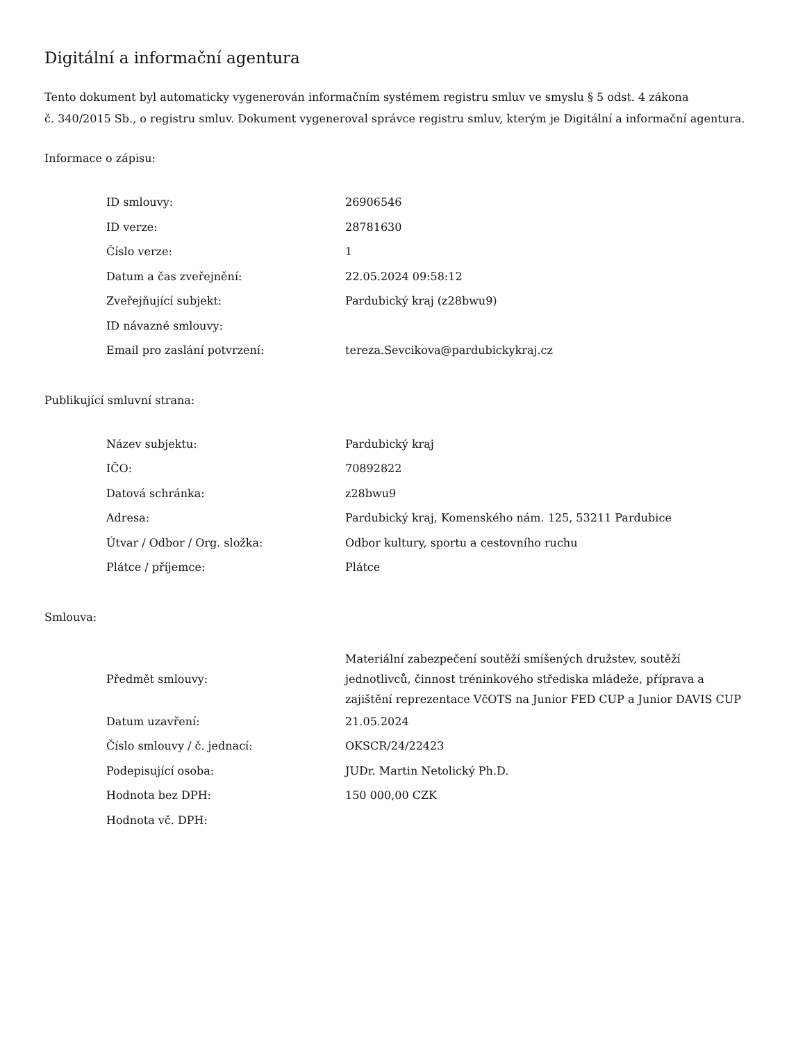Digitální a informační agentura
Tento dokument byl automaticky vygenerován informačním systémem registru smluv ve smyslu § 5 odst. 4 zákona
č. 340/2015 Sb., o registru smluv. Dokument vygeneroval správce registru smluv, kterým je Digitální a informační agentura.
Informace o zápisu:
| ID smlouvy: | 26906546 |
| ID verze: | 28781630 |
| Číslo verze: | 1 |
| Datum a čas zveřejnění: | 22.05.2024 09:58:12 |
| Zveřejňující subjekt: | Pardubický kraj (z28bwu9) |
| ID návazné smlouvy: | |
| Email pro zaslání potvrzení: | tereza.Sevcikova@pardubickykraj.cz |
Publikující smluvní strana:
| Název subjektu: | Pardubický kraj |
| IČO: | 70892822 |
| Datová schránka: | z28bwu9 |
| Adresa: | Pardubický kraj, Komenského nám. 125, 53211 Pardubice |
| Útvar / Odbor / Org. složka: | Odbor kultury, sportu a cestovního ruchu |
| Plátce / příjemce: | Plátce |
Smlouva:
| Předmět smlouvy: | Materiální zabezpečení soutěží smíšených družstev, soutěží jednotlivců, činnost tréninkového střediska mládeže, příprava a zajištění reprezentace VčOTS na Junior FED CUP a Junior DAVIS CUP |
| Datum uzavření: | 21.05.2024 |
| Číslo smlouvy / č. jednací: | OKSCR/24/22423 |
| Podepisující osoba: | JUDr. Martin Netolický Ph.D. |
| Hodnota bez DPH: | 150 000,00 CZK |
| Hodnota vč. DPH: | |